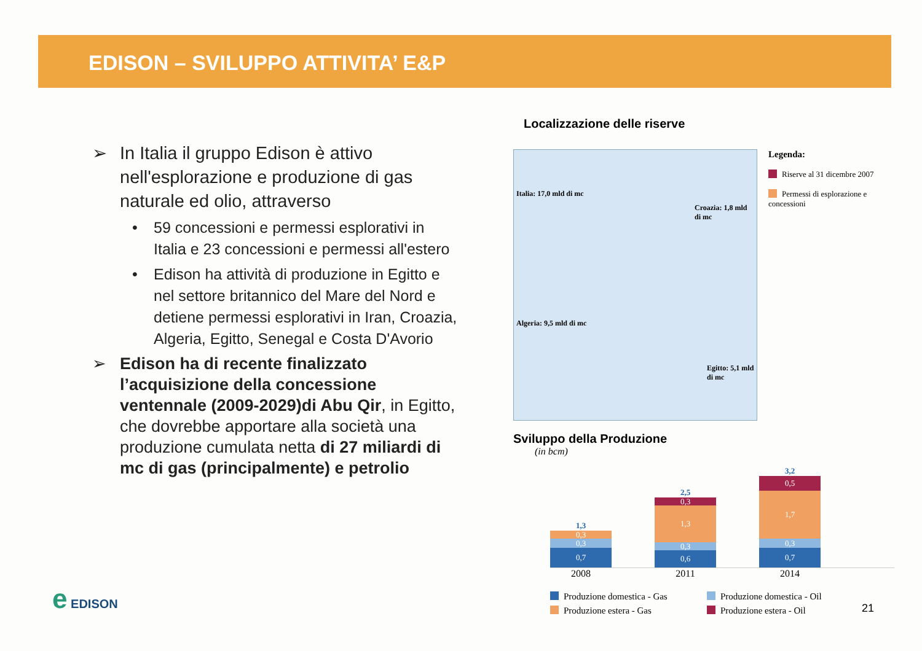EDISON – SVILUPPO ATTIVITA’ E&P
➢ In Italia il gruppo Edison è attivo nell'esplorazione e produzione di gas naturale ed olio, attraverso
• 59 concessioni e permessi esplorativi in Italia e 23 concessioni e permessi all'estero
• Edison ha attività di produzione in Egitto e nel settore britannico del Mare del Nord e detiene permessi esplorativi in Iran, Croazia, Algeria, Egitto, Senegal e Costa D'Avorio
➢ Edison ha di recente finalizzato l’acquisizione della concessione ventennale (2009-2029)di Abu Qir, in Egitto, che dovrebbe apportare alla società una produzione cumulata netta di 27 miliardi di mc di gas (principalmente) e petrolio
Localizzazione delle riserve
Italia: 17,0 mld di mc
Croazia: 1,8 mld di mc
Algeria: 9,5 mld di mc
Egitto: 5,1 mld di mc
Legenda:
Riserve al 31 dicembre 2007
Permessi di esplorazione e concessioni
Sviluppo della Produzione
(in bcm)
1,3
0,3
0,3
0,7
2,5
0,3
1,3
0,3
0,6
3,2
0,5
1,7
0,3
0,7
2008 2011 2014
Produzione domestica - Gas Produzione domestica - Oil Produzione estera - Gas Produzione estera - Oil
e EDISON
21